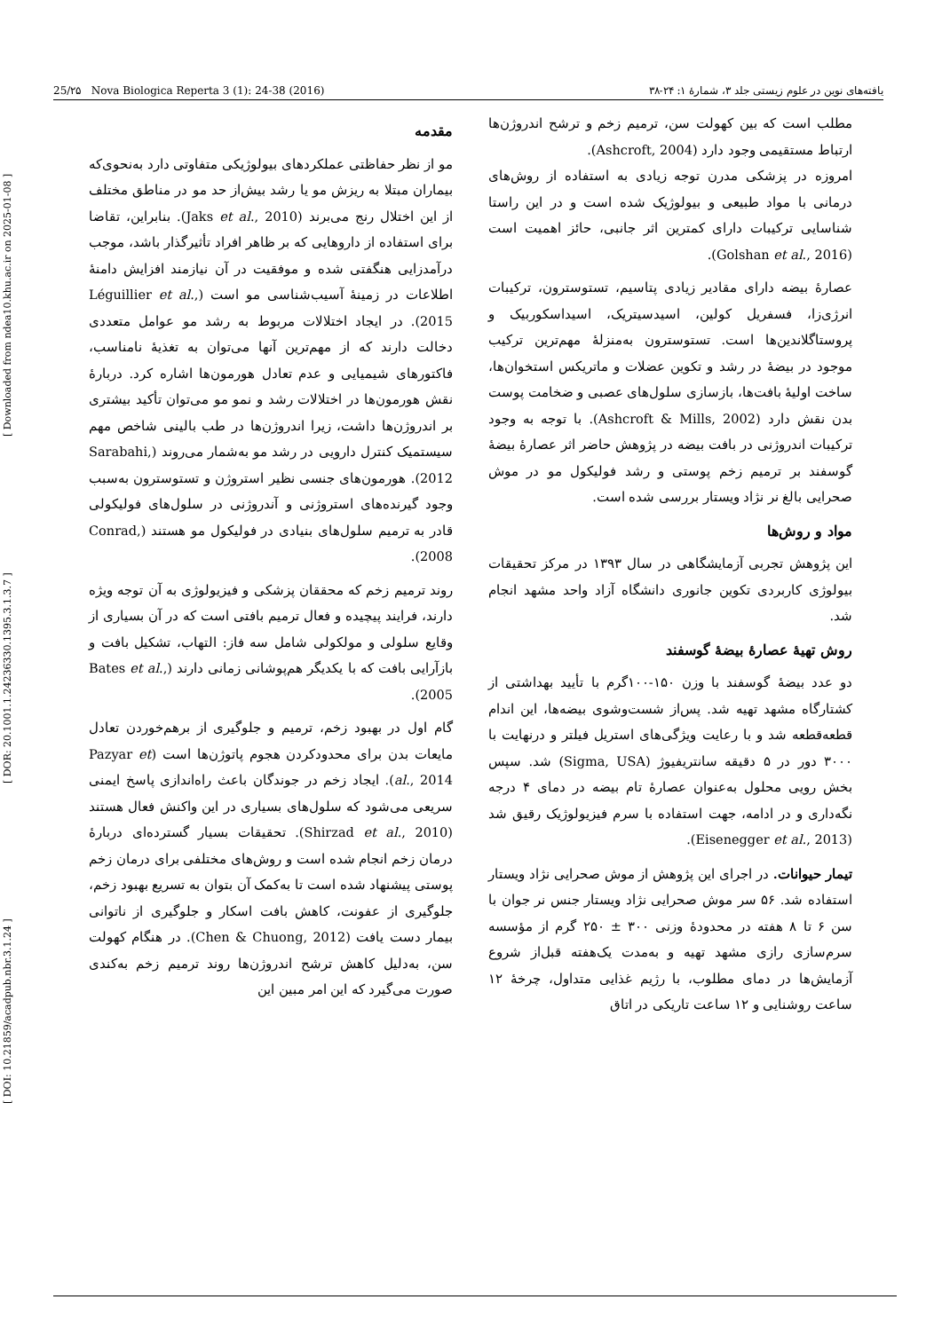[ DOI: 10.21859/acadpub.nbr.3.1.24 ] [ DOR: 20.1001.1.24236330.1395.3.1.3.7 ] [ Downloaded from ndea10.khu.ac.ir on 2025-01-08 ]
25/۲۵ Nova Biologica Reperta 3 (1): 24-38 (2016) یافته‌های نوین در علوم زیستی جلد ۳، شمارهٔ ۱: ۲۴-۳۸
مقدمه
مو از نظر حفاظتی عملکردهای بیولوژیکی متفاوتی دارد به‌نحوی‌که بیماران مبتلا به ریزش مو یا رشد بیش‌از حد مو در مناطق مختلف از این اختلال رنج می‌برند (Jaks et al., 2010). بنابراین، تقاضا برای استفاده از داروهایی که بر ظاهر افراد تأثیرگذار باشد، موجب درآمدزایی هنگفتی شده و موفقیت در آن نیازمند افزایش دامنهٔ اطلاعات در زمینهٔ آسیب‌شناسی مو است (Léguillier et al., 2015). در ایجاد اختلالات مربوط به رشد مو عوامل متعددی دخالت دارند که از مهم‌ترین آنها می‌توان به تغذیهٔ نامناسب، فاکتورهای شیمیایی و عدم تعادل هورمون‌ها اشاره کرد. دربارهٔ نقش هورمون‌ها در اختلالات رشد و نمو مو می‌توان تأکید بیشتری بر اندروژن‌ها داشت، زیرا اندروژن‌ها در طب بالینی شاخص مهم سیستمیک کنترل دارویی در رشد مو به‌شمار می‌روند (Sarabahi, 2012). هورمون‌های جنسی نظیر استروژن و تستوسترون به‌سبب وجود گیرنده‌های استروژنی و آندروژنی در سلول‌های فولیکولی قادر به ترمیم سلول‌های بنیادی در فولیکول مو هستند (Conrad, 2008).
روند ترمیم زخم که محققان پزشکی و فیزیولوژی به آن توجه ویژه دارند، فرایند پیچیده و فعال ترمیم بافتی است که در آن بسیاری از وقایع سلولی و مولکولی شامل سه فاز: التهاب، تشکیل بافت و بازآرایی بافت که با یکدیگر هم‌پوشانی زمانی دارند (Bates et al., 2005).
گام اول در بهبود زخم، ترمیم و جلوگیری از برهم‌خوردن تعادل مایعات بدن برای محدودکردن هجوم پاتوژن‌ها است (Pazyar et al., 2014). ایجاد زخم در جوندگان باعث راه‌اندازی پاسخ ایمنی سریعی می‌شود که سلول‌های بسیاری در این واکنش فعال هستند (Shirzad et al., 2010). تحقیقات بسیار گسترده‌ای دربارهٔ درمان زخم انجام شده است و روش‌های مختلفی برای درمان زخم پوستی پیشنهاد شده است تا به‌کمک آن بتوان به تسریع بهبود زخم، جلوگیری از عفونت، کاهش بافت اسکار و جلوگیری از ناتوانی بیمار دست یافت (Chen & Chuong, 2012). در هنگام کهولت سن، به‌دلیل کاهش ترشح اندروژن‌ها روند ترمیم زخم به‌کندی صورت می‌گیرد که این امر مبین این
مطلب است که بین کهولت سن، ترمیم زخم و ترشح اندروژن‌ها ارتباط مستقیمی وجود دارد (Ashcroft, 2004).
امروزه در پزشکی مدرن توجه زیادی به استفاده از روش‌های درمانی با مواد طبیعی و بیولوژیک شده است و در این راستا شناسایی ترکیبات دارای کمترین اثر جانبی، حائز اهمیت است (Golshan et al., 2016).
عصارهٔ بیضه دارای مقادیر زیادی پتاسیم، تستوسترون، ترکیبات انرژی‌زا، فسفریل کولین، اسیدسیتریک، اسیداسکوربیک و پروستاگلاندین‌ها است. تستوسترون به‌منزلهٔ مهم‌ترین ترکیب موجود در بیضهٔ در رشد و تکوین عضلات و ماتریکس استخوان‌ها، ساخت اولیهٔ بافت‌ها، بازسازی سلول‌های عصبی و ضخامت پوست بدن نقش دارد (Ashcroft & Mills, 2002). با توجه به وجود ترکیبات اندروژنی در بافت بیضه در پژوهش حاضر اثر عصارهٔ بیضهٔ گوسفند بر ترمیم زخم پوستی و رشد فولیکول مو در موش صحرایی بالغ نر نژاد ویستار بررسی شده است.
مواد و روش‌ها
این پژوهش تجربی آزمایشگاهی در سال ۱۳۹۳ در مرکز تحقیقات بیولوژی کاربردی تکوین جانوری دانشگاه آزاد واحد مشهد انجام شد.
روش تهیهٔ عصارهٔ بیضهٔ گوسفند
دو عدد بیضهٔ گوسفند با وزن ۱۵۰-۱۰۰گرم با تأیید بهداشتی از کشتارگاه مشهد تهیه شد. پس‌از شست‌وشوی بیضه‌ها، این اندام قطعه‌قطعه شد و با رعایت ویژگی‌های استریل فیلتر و درنهایت با ۳۰۰۰ دور در ۵ دقیقه سانتریفیوژ (Sigma, USA) شد. سپس بخش رویی محلول به‌عنوان عصارهٔ تام بیضه در دمای ۴ درجه نگه‌داری و در ادامه، جهت استفاده با سرم فیزیولوژیک رقیق شد (Eisenegger et al., 2013).
تیمار حیوانات. در اجرای این پژوهش از موش صحرایی نژاد ویستار استفاده شد. ۵۶ سر موش صحرایی نژاد ویستار جنس نر جوان با سن ۶ تا ۸ هفته در محدودهٔ وزنی ۳۰۰ ± ۲۵۰ گرم از مؤسسه سرم‌سازی رازی مشهد تهیه و به‌مدت یک‌هفته قبل‌از شروع آزمایش‌ها در دمای مطلوب، با رژیم غذایی متداول، چرخهٔ ۱۲ ساعت روشنایی و ۱۲ ساعت تاریکی در اتاق